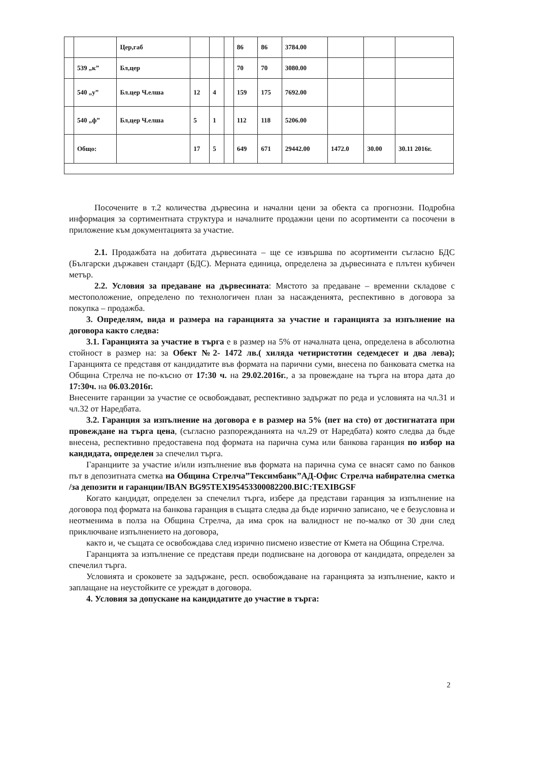| | | Цер,габ | | | | 86 | 86 | 3784.00 | | | |
| | 539 „к” | Бл,цер | | | | 70 | 70 | 3080.00 | | | |
| | 540 „у” | Бл.цер Ч.елша | 12 | 4 | | 159 | 175 | 7692.00 | | | |
| | 540 „ф” | Бл,цер Ч.елша | 5 | 1 | | 112 | 118 | 5206.00 | | | |
| | Общо: | | 17 | 5 | | 649 | 671 | 29442.00 | 1472.0 | 30.00 | 30.11 2016г. |
Посочените в т.2 количества дървесина и начални цени за обекта са прогнозни. Подробна информация за сортиментната структура и началните продажни цени по асортименти са посочени в приложение към документацията за участие.
2.1. Продажбата на добитата дървесината – ще се извършва по асортименти съгласно БДС (Български държавен стандарт (БДС). Мерната единица, определена за дървесината е плътен кубичен метър.
2.2. Условия за предаване на дървесината: Мястото за предаване – временни складове с местоположение, определено по технологичен план за насажденията, респективно в договора за покупка – продажба.
3. Определям, вида и размера на гаранцията за участие и гаранцията за изпълнение на договора както следва:
3.1. Гаранцията за участие в търга е в размер на 5% от началната цена, определена в абсолютна стойност в размер на: за Обект №2- 1472 лв.( хиляда четиристотин седемдесет и два лева); Гаранцията се представя от кандидатите във формата на парични суми, внесена по банковата сметка на Община Стрелча не по-късно от 17:30 ч. на 29.02.2016г., а за провеждане на търга на втора дата до 17:30ч. на 06.03.2016г.
Внесените гаранции за участие се освобождават, респективно задържат по реда и условията на чл.31 и чл.32 от Наредбата.
3.2. Гаранция за изпълнение на договора е в размер на 5% (пет на сто) от достигнатата при провеждане на търга цена, (съгласно разпорежданията на чл.29 от Наредбата) която следва да бъде внесена, респективно предоставена под формата на парична сума или банкова гаранция по избор на кандидата, определен за спечелил търга.
Гаранциите за участие и/или изпълнение във формата на парична сума се внасят само по банков път в депозитната сметка на Община Стрелча”Тексимбанк”АД-Офис Стрелча набирателна сметка /за депозити и гаранции/IBAN BG95TEXI95453300082200.BIC:TEXIBGSF
Когато кандидат, определен за спечелил търга, избере да представи гаранция за изпълнение на договора под формата на банкова гаранция в същата следва да бъде изрично записано, че е безусловна и неотменима в полза на Община Стрелча, да има срок на валидност не по-малко от 30 дни след приключване изпълнението на договора,
както и, че същата се освобождава след изрично писмено известие от Кмета на Община Стрелча.
Гаранцията за изпълнение се представя преди подписване на договора от кандидата, определен за спечелил търга.
Условията и сроковете за задържане, респ. освобождаване на гаранцията за изпълнение, както и заплащане на неустойките се уреждат в договора.
4. Условия за допускане на кандидатите до участие в търга:
2